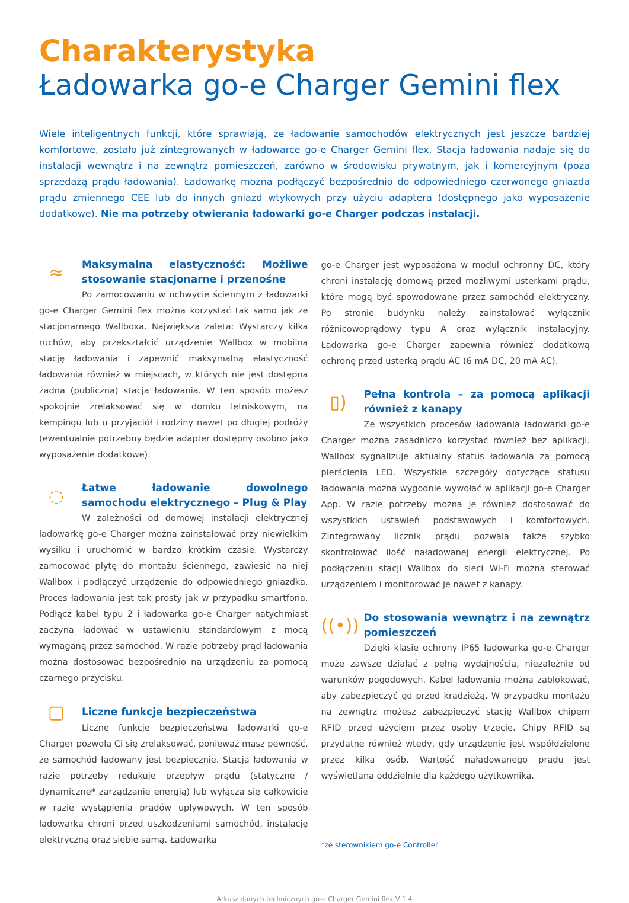Charakterystyka
Ładowarka go-e Charger Gemini flex
Wiele inteligentnych funkcji, które sprawiają, że ładowanie samochodów elektrycznych jest jeszcze bardziej komfortowe, zostało już zintegrowanych w ładowarce go-e Charger Gemini flex. Stacja ładowania nadaje się do instalacji wewnątrz i na zewnątrz pomieszczeń, zarówno w środowisku prywatnym, jak i komercyjnym (poza sprzedażą prądu ładowania). Ładowarkę można podłączyć bezpośrednio do odpowiedniego czerwonego gniazda prądu zmiennego CEE lub do innych gniazd wtykowych przy użyciu adaptera (dostępnego jako wyposażenie dodatkowe). Nie ma potrzeby otwierania ładowarki go-e Charger podczas instalacji.
≈
Maksymalna elastyczność: Możliwe stosowanie stacjonarne i przenośne
Po zamocowaniu w uchwycie ściennym z ładowarki go-e Charger Gemini flex można korzystać tak samo jak ze stacjonarnego Wallboxa. Największa zaleta: Wystarczy kilka ruchów, aby przekształcić urządzenie Wallbox w mobilną stację ładowania i zapewnić maksymalną elastyczność ładowania również w miejscach, w których nie jest dostępna żadna (publiczna) stacja ładowania. W ten sposób możesz spokojnie zrelaksować się w domku letniskowym, na kempingu lub u przyjaciół i rodziny nawet po długiej podróży (ewentualnie potrzebny będzie adapter dostępny osobno jako wyposażenie dodatkowe).
◌
Łatwe ładowanie dowolnego samochodu elektrycznego – Plug & Play
W zależności od domowej instalacji elektrycznej ładowarkę go-e Charger można zainstalować przy niewielkim wysiłku i uruchomić w bardzo krótkim czasie. Wystarczy zamocować płytę do montażu ściennego, zawiesić na niej Wallbox i podłączyć urządzenie do odpowiedniego gniazdka. Proces ładowania jest tak prosty jak w przypadku smartfona. Podłącz kabel typu 2 i ładowarka go-e Charger natychmiast zaczyna ładować w ustawieniu standardowym z mocą wymaganą przez samochód. W razie potrzeby prąd ładowania można dostosować bezpośrednio na urządzeniu za pomocą czarnego przycisku.
▢
Liczne funkcje bezpieczeństwa
Liczne funkcje bezpieczeństwa ładowarki go-e Charger pozwolą Ci się zrelaksować, ponieważ masz pewność, że samochód ładowany jest bezpiecznie. Stacja ładowania w razie potrzeby redukuje przepływ prądu (statyczne / dynamiczne* zarządzanie energią) lub wyłącza się całkowicie w razie wystąpienia prądów upływowych. W ten sposób ładowarka chroni przed uszkodzeniami samochód, instalację elektryczną oraz siebie samą. Ładowarka
go-e Charger jest wyposażona w moduł ochronny DC, który chroni instalację domową przed możliwymi usterkami prądu, które mogą być spowodowane przez samochód elektryczny. Po stronie budynku należy zainstalować wyłącznik różnicowoprądowy typu A oraz wyłącznik instalacyjny. Ładowarka go-e Charger zapewnia również dodatkową ochronę przed usterką prądu AC (6 mA DC, 20 mA AC).
▯)
Pełna kontrola – za pomocą aplikacji również z kanapy
Ze wszystkich procesów ładowania ładowarki go-e Charger można zasadniczo korzystać również bez aplikacji. Wallbox sygnalizuje aktualny status ładowania za pomocą pierścienia LED. Wszystkie szczegóły dotyczące statusu ładowania można wygodnie wywołać w aplikacji go-e Charger App. W razie potrzeby można je również dostosować do wszystkich ustawień podstawowych i komfortowych. Zintegrowany licznik prądu pozwala także szybko skontrolować ilość naładowanej energii elektrycznej. Po podłączeniu stacji Wallbox do sieci Wi-Fi można sterować urządzeniem i monitorować je nawet z kanapy.
((•))
Do stosowania wewnątrz i na zewnątrz pomieszczeń
Dzięki klasie ochrony IP65 ładowarka go-e Charger może zawsze działać z pełną wydajnością, niezależnie od warunków pogodowych. Kabel ładowania można zablokować, aby zabezpieczyć go przed kradzieżą. W przypadku montażu na zewnątrz możesz zabezpieczyć stację Wallbox chipem RFID przed użyciem przez osoby trzecie. Chipy RFID są przydatne również wtedy, gdy urządzenie jest współdzielone przez kilka osób. Wartość naładowanego prądu jest wyświetlana oddzielnie dla każdego użytkownika.
*ze sterownikiem go-e Controller
Arkusz danych technicznych go-e Charger Gemini flex V 1.4